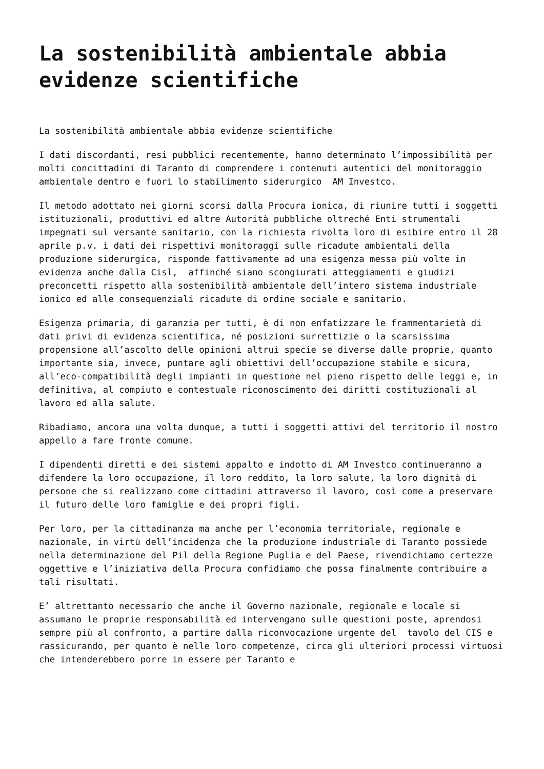La sostenibilità ambientale abbia evidenze scientifiche
La sostenibilità ambientale abbia evidenze scientifiche
I dati discordanti, resi pubblici recentemente, hanno determinato l’impossibilità per molti concittadini di Taranto di comprendere i contenuti autentici del monitoraggio ambientale dentro e fuori lo stabilimento siderurgico AM Investco.
Il metodo adottato nei giorni scorsi dalla Procura ionica, di riunire tutti i soggetti istituzionali, produttivi ed altre Autorità pubbliche oltreché Enti strumentali impegnati sul versante sanitario, con la richiesta rivolta loro di esibire entro il 28 aprile p.v. i dati dei rispettivi monitoraggi sulle ricadute ambientali della produzione siderurgica, risponde fattivamente ad una esigenza messa più volte in evidenza anche dalla Cisl, affinché siano scongiurati atteggiamenti e giudizi preconcetti rispetto alla sostenibilità ambientale dell’intero sistema industriale ionico ed alle consequenziali ricadute di ordine sociale e sanitario.
Esigenza primaria, di garanzia per tutti, è di non enfatizzare le frammentarietà di dati privi di evidenza scientifica, né posizioni surrettizie o la scarsissima propensione all’ascolto delle opinioni altrui specie se diverse dalle proprie, quanto importante sia, invece, puntare agli obiettivi dell’occupazione stabile e sicura, all’eco-compatibilità degli impianti in questione nel pieno rispetto delle leggi e, in definitiva, al compiuto e contestuale riconoscimento dei diritti costituzionali al lavoro ed alla salute.
Ribadiamo, ancora una volta dunque, a tutti i soggetti attivi del territorio il nostro appello a fare fronte comune.
I dipendenti diretti e dei sistemi appalto e indotto di AM Investco continueranno a difendere la loro occupazione, il loro reddito, la loro salute, la loro dignità di persone che si realizzano come cittadini attraverso il lavoro, così come a preservare il futuro delle loro famiglie e dei propri figli.
Per loro, per la cittadinanza ma anche per l’economia territoriale, regionale e nazionale, in virtù dell’incidenza che la produzione industriale di Taranto possiede nella determinazione del Pil della Regione Puglia e del Paese, rivendichiamo certezze oggettive e l’iniziativa della Procura confidiamo che possa finalmente contribuire a tali risultati.
E’ altrettanto necessario che anche il Governo nazionale, regionale e locale si assumano le proprie responsabilità ed intervengano sulle questioni poste, aprendosi sempre più al confronto, a partire dalla riconvocazione urgente del tavolo del CIS e rassicurando, per quanto è nelle loro competenze, circa gli ulteriori processi virtuosi che intenderebbero porre in essere per Taranto e